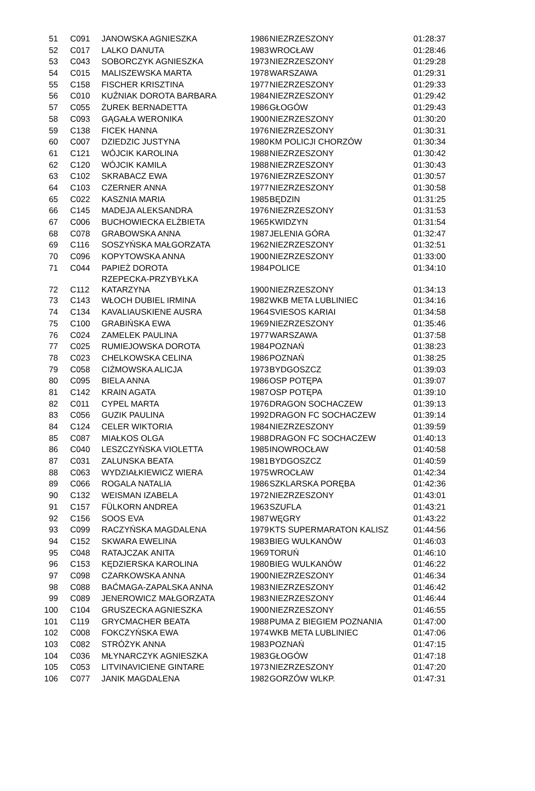| 51 | C091 | JANOWSKA AGNIESZKA | 1986 | NIEZRZESZONY | 01:28:37 |
| 52 | C017 | LALKO DANUTA | 1983 | WROCŁAW | 01:28:46 |
| 53 | C043 | SOBORCZYK AGNIESZKA | 1973 | NIEZRZESZONY | 01:29:28 |
| 54 | C015 | MALISZEWSKA MARTA | 1978 | WARSZAWA | 01:29:31 |
| 55 | C158 | FISCHER KRISZTINA | 1977 | NIEZRZESZONY | 01:29:33 |
| 56 | C010 | KUŹNIAK DOROTA BARBARA | 1984 | NIEZRZESZONY | 01:29:42 |
| 57 | C055 | ŻUREK BERNADETTA | 1986 | GŁOGÓW | 01:29:43 |
| 58 | C093 | GĄGAŁA WERONIKA | 1900 | NIEZRZESZONY | 01:30:20 |
| 59 | C138 | FICEK HANNA | 1976 | NIEZRZESZONY | 01:30:31 |
| 60 | C007 | DZIEDZIC JUSTYNA | 1980 | KM POLICJI CHORZÓW | 01:30:34 |
| 61 | C121 | WÓJCIK KAROLINA | 1988 | NIEZRZESZONY | 01:30:42 |
| 62 | C120 | WÓJCIK KAMILA | 1988 | NIEZRZESZONY | 01:30:43 |
| 63 | C102 | SKRABACZ EWA | 1976 | NIEZRZESZONY | 01:30:57 |
| 64 | C103 | CZERNER ANNA | 1977 | NIEZRZESZONY | 01:30:58 |
| 65 | C022 | KASZNIA MARIA | 1985 | BĘDZIN | 01:31:25 |
| 66 | C145 | MADEJA ALEKSANDRA | 1976 | NIEZRZESZONY | 01:31:53 |
| 67 | C006 | BUCHOWIECKA ELŻBIETA | 1965 | KWIDZYN | 01:31:54 |
| 68 | C078 | GRABOWSKA ANNA | 1987 | JELENIA GÓRA | 01:32:47 |
| 69 | C116 | SOSZYŃSKA MAŁGORZATA | 1962 | NIEZRZESZONY | 01:32:51 |
| 70 | C096 | KOPYTOWSKA ANNA | 1900 | NIEZRZESZONY | 01:33:00 |
| 71 | C044 | PAPIEŻ DOROTA | 1984 | POLICE | 01:34:10 |
| 72 | C112 | RZEPECKA-PRZYBYŁKA KATARZYNA | 1900 | NIEZRZESZONY | 01:34:13 |
| 73 | C143 | WŁOCH DUBIEL IRMINA | 1982 | WKB META LUBLINIEC | 01:34:16 |
| 74 | C134 | KAVALIAUSKIENE AUSRA | 1964 | SVIESOS KARIAI | 01:34:58 |
| 75 | C100 | GRABIŃSKA EWA | 1969 | NIEZRZESZONY | 01:35:46 |
| 76 | C024 | ZAMELEK PAULINA | 1977 | WARSZAWA | 01:37:58 |
| 77 | C025 | RUMIEJOWSKA DOROTA | 1984 | POZNAŃ | 01:38:23 |
| 78 | C023 | CHELKOWSKA CELINA | 1986 | POZNAŃ | 01:38:25 |
| 79 | C058 | CIŻMOWSKA ALICJA | 1973 | BYDGOSZCZ | 01:39:03 |
| 80 | C095 | BIELA ANNA | 1986 | OSP POTĘPA | 01:39:07 |
| 81 | C142 | KRAIN AGATA | 1987 | OSP POTĘPA | 01:39:10 |
| 82 | C011 | CYPEL MARTA | 1976 | DRAGON SOCHACZEW | 01:39:13 |
| 83 | C056 | GUZIK PAULINA | 1992 | DRAGON FC SOCHACZEW | 01:39:14 |
| 84 | C124 | CELER WIKTORIA | 1984 | NIEZRZESZONY | 01:39:59 |
| 85 | C087 | MIAŁKOS OLGA | 1988 | DRAGON FC SOCHACZEW | 01:40:13 |
| 86 | C040 | LESZCZYŃSKA VIOLETTA | 1985 | INOWROCŁAW | 01:40:58 |
| 87 | C031 | ZALUNSKA BEATA | 1981 | BYDGOSZCZ | 01:40:59 |
| 88 | C063 | WYDZIAŁKIEWICZ WIERA | 1975 | WROCŁAW | 01:42:34 |
| 89 | C066 | ROGALA NATALIA | 1986 | SZKLARSKA PORĘBA | 01:42:36 |
| 90 | C132 | WEISMAN IZABELA | 1972 | NIEZRZESZONY | 01:43:01 |
| 91 | C157 | FÜLKORN ANDREA | 1963 | SZUFLA | 01:43:21 |
| 92 | C156 | SOOS EVA | 1987 | WĘGRY | 01:43:22 |
| 93 | C099 | RACZYŃSKA MAGDALENA | 1979 | KTS SUPERMARATON KALISZ | 01:44:56 |
| 94 | C152 | SKWARA EWELINA | 1983 | BIEG WULKANÓW | 01:46:03 |
| 95 | C048 | RATAJCZAK ANITA | 1969 | TORUŃ | 01:46:10 |
| 96 | C153 | KĘDZIERSKA KAROLINA | 1980 | BIEG WULKANÓW | 01:46:22 |
| 97 | C098 | CZARKOWSKA ANNA | 1900 | NIEZRZESZONY | 01:46:34 |
| 98 | C088 | BAĆMAGA-ZAPALSKA ANNA | 1983 | NIEZRZESZONY | 01:46:42 |
| 99 | C089 | JENEROWICZ MAŁGORZATA | 1983 | NIEZRZESZONY | 01:46:44 |
| 100 | C104 | GRUSZECKA AGNIESZKA | 1900 | NIEZRZESZONY | 01:46:55 |
| 101 | C119 | GRYCMACHER BEATA | 1988 | PUMA Z BIEGIEM POZNANIA | 01:47:00 |
| 102 | C008 | FOKCZYŃSKA EWA | 1974 | WKB META LUBLINIEC | 01:47:06 |
| 103 | C082 | STRÓŻYK ANNA | 1983 | POZNAŃ | 01:47:15 |
| 104 | C036 | MŁYNARCZYK AGNIESZKA | 1983 | GŁOGÓW | 01:47:18 |
| 105 | C053 | LITVINAVICIENE GINTARE | 1973 | NIEZRZESZONY | 01:47:20 |
| 106 | C077 | JANIK MAGDALENA | 1982 | GORZÓW WLKP. | 01:47:31 |